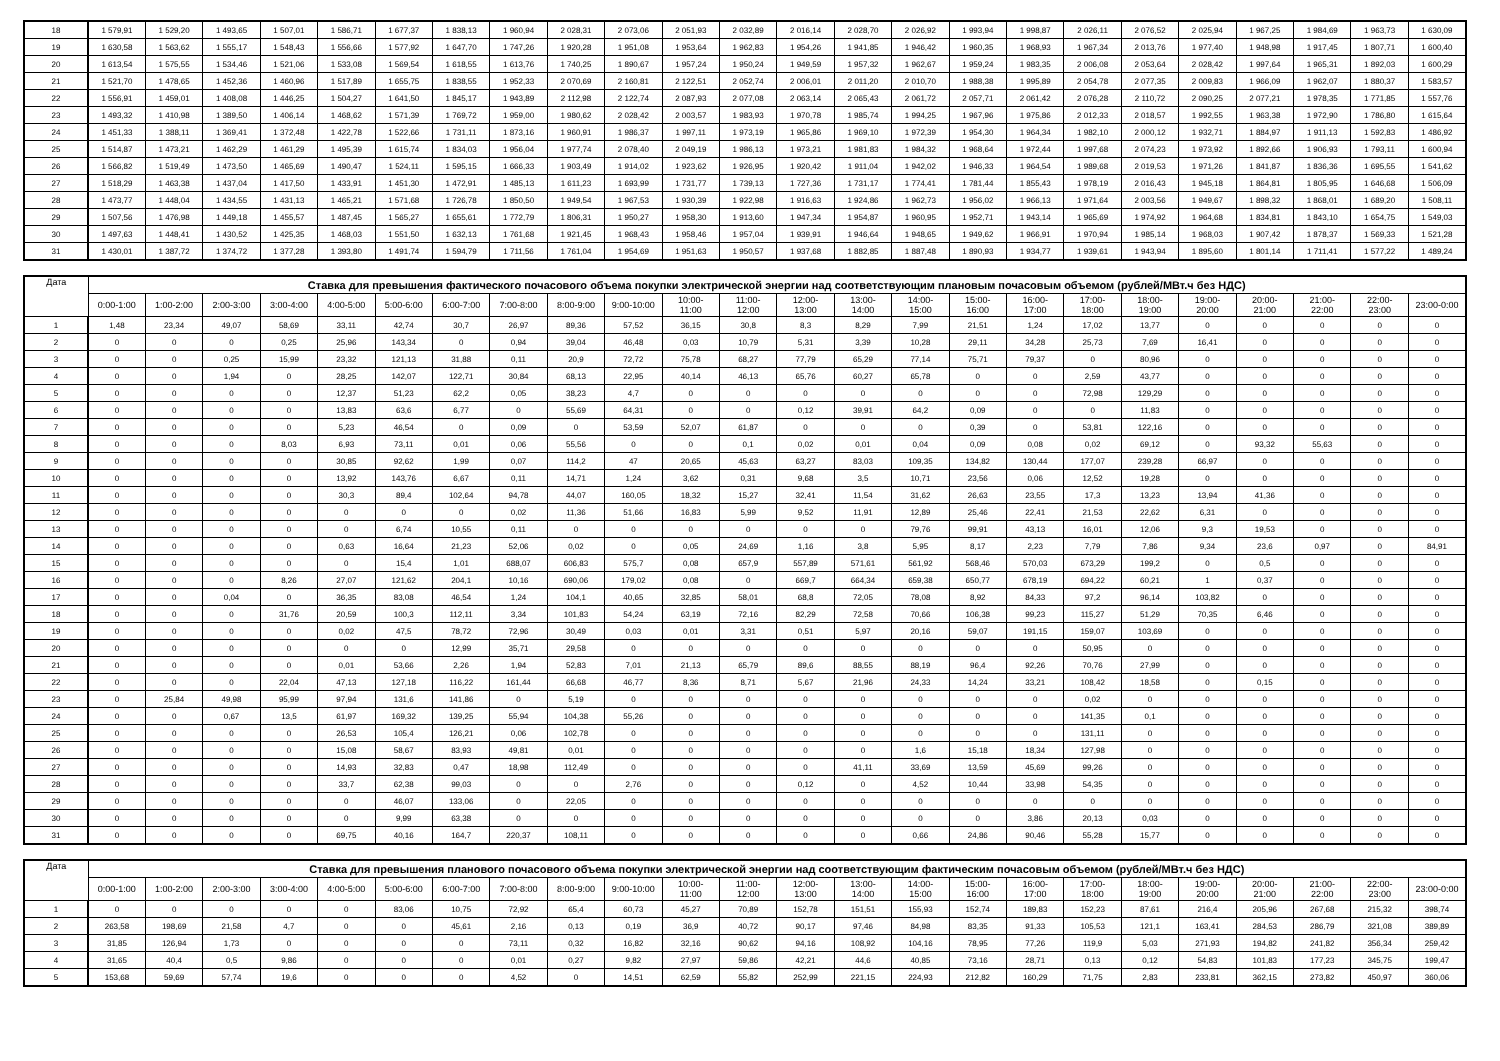| 18 | 1 579,91 | 1 529,20 | 1 493,65 | 1 507,01 | 1 586,71 | 1 677,37 | 1 838,13 | 1 960,94 | 2 028,31 | 2 073,06 | 2 051,93 | 2 032,89 | 2 016,14 | 2 028,70 | 2 026,92 | 1 993,94 | 1 998,87 | 2 026,11 | 2 076,52 | 2 025,94 | 1 967,25 | 1 984,69 | 1 963,73 | 1 630,09 |
| 19 | 1 630,58 | 1 563,62 | 1 555,17 | 1 548,43 | 1 556,66 | 1 577,92 | 1 647,70 | 1 747,26 | 1 920,28 | 1 951,08 | 1 953,64 | 1 962,83 | 1 954,26 | 1 941,85 | 1 946,42 | 1 960,35 | 1 968,93 | 1 967,34 | 2 013,76 | 1 977,40 | 1 948,98 | 1 917,45 | 1 807,71 | 1 600,40 |
| 20 | 1 613,54 | 1 575,55 | 1 534,46 | 1 521,06 | 1 533,08 | 1 569,54 | 1 618,55 | 1 613,76 | 1 740,25 | 1 890,67 | 1 957,24 | 1 950,24 | 1 949,59 | 1 957,32 | 1 962,67 | 1 959,24 | 1 983,35 | 2 006,08 | 2 053,64 | 2 028,42 | 1 997,64 | 1 965,31 | 1 892,03 | 1 600,29 |
| 21 | 1 521,70 | 1 478,65 | 1 452,36 | 1 460,96 | 1 517,89 | 1 655,75 | 1 838,55 | 1 952,33 | 2 070,69 | 2 160,81 | 2 122,51 | 2 052,74 | 2 006,01 | 2 011,20 | 2 010,70 | 1 988,38 | 1 995,89 | 2 054,78 | 2 077,35 | 2 009,83 | 1 966,09 | 1 962,07 | 1 880,37 | 1 583,57 |
| 22 | 1 556,91 | 1 459,01 | 1 408,08 | 1 446,25 | 1 504,27 | 1 641,50 | 1 845,17 | 1 943,89 | 2 112,98 | 2 122,74 | 2 087,93 | 2 077,08 | 2 063,14 | 2 065,43 | 2 061,72 | 2 057,71 | 2 061,42 | 2 076,28 | 2 110,72 | 2 090,25 | 2 077,21 | 1 978,35 | 1 771,85 | 1 557,76 |
| 23 | 1 493,32 | 1 410,98 | 1 389,50 | 1 406,14 | 1 468,62 | 1 571,39 | 1 769,72 | 1 959,00 | 1 980,62 | 2 028,42 | 2 003,57 | 1 983,93 | 1 970,78 | 1 985,74 | 1 994,25 | 1 967,96 | 1 975,86 | 2 012,33 | 2 018,57 | 1 992,55 | 1 963,38 | 1 972,90 | 1 786,80 | 1 615,64 |
| 24 | 1 451,33 | 1 388,11 | 1 369,41 | 1 372,48 | 1 422,78 | 1 522,66 | 1 731,11 | 1 873,16 | 1 960,91 | 1 986,37 | 1 997,11 | 1 973,19 | 1 965,86 | 1 969,10 | 1 972,39 | 1 954,30 | 1 964,34 | 1 982,10 | 2 000,12 | 1 932,71 | 1 884,97 | 1 911,13 | 1 592,83 | 1 486,92 |
| 25 | 1 514,87 | 1 473,21 | 1 462,29 | 1 461,29 | 1 495,39 | 1 615,74 | 1 834,03 | 1 956,04 | 1 977,74 | 2 078,40 | 2 049,19 | 1 986,13 | 1 973,21 | 1 981,83 | 1 984,32 | 1 968,64 | 1 972,44 | 1 997,68 | 2 074,23 | 1 973,92 | 1 892,66 | 1 906,93 | 1 793,11 | 1 600,94 |
| 26 | 1 566,82 | 1 519,49 | 1 473,50 | 1 465,69 | 1 490,47 | 1 524,11 | 1 595,15 | 1 666,33 | 1 903,49 | 1 914,02 | 1 923,62 | 1 926,95 | 1 920,42 | 1 911,04 | 1 942,02 | 1 946,33 | 1 964,54 | 1 989,68 | 2 019,53 | 1 971,26 | 1 841,87 | 1 836,36 | 1 695,55 | 1 541,62 |
| 27 | 1 518,29 | 1 463,38 | 1 437,04 | 1 417,50 | 1 433,91 | 1 451,30 | 1 472,91 | 1 485,13 | 1 611,23 | 1 693,99 | 1 731,77 | 1 739,13 | 1 727,36 | 1 731,17 | 1 774,41 | 1 781,44 | 1 855,43 | 1 978,19 | 2 016,43 | 1 945,18 | 1 864,81 | 1 805,95 | 1 646,68 | 1 506,09 |
| 28 | 1 473,77 | 1 448,04 | 1 434,55 | 1 431,13 | 1 465,21 | 1 571,68 | 1 726,78 | 1 850,50 | 1 949,54 | 1 967,53 | 1 930,39 | 1 922,98 | 1 916,63 | 1 924,86 | 1 962,73 | 1 956,02 | 1 966,13 | 1 971,64 | 2 003,56 | 1 949,67 | 1 898,32 | 1 868,01 | 1 689,20 | 1 508,11 |
| 29 | 1 507,56 | 1 476,98 | 1 449,18 | 1 455,57 | 1 487,45 | 1 565,27 | 1 655,61 | 1 772,79 | 1 806,31 | 1 950,27 | 1 958,30 | 1 913,60 | 1 947,34 | 1 954,87 | 1 960,95 | 1 952,71 | 1 943,14 | 1 965,69 | 1 974,92 | 1 964,68 | 1 834,81 | 1 843,10 | 1 654,75 | 1 549,03 |
| 30 | 1 497,63 | 1 448,41 | 1 430,52 | 1 425,35 | 1 468,03 | 1 551,50 | 1 632,13 | 1 761,68 | 1 921,45 | 1 968,43 | 1 958,46 | 1 957,04 | 1 939,91 | 1 946,64 | 1 948,65 | 1 949,62 | 1 966,91 | 1 970,94 | 1 985,14 | 1 968,03 | 1 907,42 | 1 878,37 | 1 569,33 | 1 521,28 |
| 31 | 1 430,01 | 1 387,72 | 1 374,72 | 1 377,28 | 1 393,80 | 1 491,74 | 1 594,79 | 1 711,56 | 1 761,04 | 1 954,69 | 1 951,63 | 1 950,57 | 1 937,68 | 1 882,85 | 1 887,48 | 1 890,93 | 1 934,77 | 1 939,61 | 1 943,94 | 1 895,60 | 1 801,14 | 1 711,41 | 1 577,22 | 1 489,24 |
| Дата | Ставка для превышения фактического почасового объема покупки электрической энергии над соответствующим плановым почасовым объемом (рублей/МВт.ч без НДС) | | | | | | | | | | | | | | | | | | | | | | | |
| --- | --- | --- | --- | --- | --- | --- | --- | --- | --- | --- | --- | --- | --- | --- | --- | --- | --- | --- | --- | --- | --- | --- | --- | --- |
| | 0:00-1:00 | 1:00-2:00 | 2:00-3:00 | 3:00-4:00 | 4:00-5:00 | 5:00-6:00 | 6:00-7:00 | 7:00-8:00 | 8:00-9:00 | 9:00-10:00 | 10:00- 11:00 | 11:00- 12:00 | 12:00- 13:00 | 13:00- 14:00 | 14:00- 15:00 | 15:00- 16:00 | 16:00- 17:00 | 17:00- 18:00 | 18:00- 19:00 | 19:00- 20:00 | 20:00- 21:00 | 21:00- 22:00 | 22:00- 23:00 | 23:00-0:00 |
| 1 | 1,48 | 23,34 | 49,07 | 58,69 | 33,11 | 42,74 | 30,7 | 26,97 | 89,36 | 57,52 | 36,15 | 30,8 | 8,3 | 8,29 | 7,99 | 21,51 | 1,24 | 17,02 | 13,77 | 0 | 0 | 0 | 0 | 0 |
| 2 | 0 | 0 | 0 | 0,25 | 25,96 | 143,34 | 0 | 0,94 | 39,04 | 46,48 | 0,03 | 10,79 | 5,31 | 3,39 | 10,28 | 29,11 | 34,28 | 25,73 | 7,69 | 16,41 | 0 | 0 | 0 | 0 |
| 3 | 0 | 0 | 0,25 | 15,99 | 23,32 | 121,13 | 31,88 | 0,11 | 20,9 | 72,72 | 75,78 | 68,27 | 77,79 | 65,29 | 77,14 | 75,71 | 79,37 | 0 | 80,96 | 0 | 0 | 0 | 0 | 0 |
| 4 | 0 | 0 | 1,94 | 0 | 28,25 | 142,07 | 122,71 | 30,84 | 68,13 | 22,95 | 40,14 | 46,13 | 65,76 | 60,27 | 65,78 | 0 | 0 | 2,59 | 43,77 | 0 | 0 | 0 | 0 | 0 |
| 5 | 0 | 0 | 0 | 0 | 12,37 | 51,23 | 62,2 | 0,05 | 38,23 | 4,7 | 0 | 0 | 0 | 0 | 0 | 0 | 0 | 72,98 | 129,29 | 0 | 0 | 0 | 0 | 0 |
| 6 | 0 | 0 | 0 | 0 | 13,83 | 63,6 | 6,77 | 0 | 55,69 | 64,31 | 0 | 0 | 0,12 | 39,91 | 64,2 | 0,09 | 0 | 0 | 11,83 | 0 | 0 | 0 | 0 | 0 |
| 7 | 0 | 0 | 0 | 0 | 5,23 | 46,54 | 0 | 0,09 | 0 | 53,59 | 52,07 | 61,87 | 0 | 0 | 0 | 0,39 | 0 | 53,81 | 122,16 | 0 | 0 | 0 | 0 | 0 |
| 8 | 0 | 0 | 0 | 8,03 | 6,93 | 73,11 | 0,01 | 0,06 | 55,56 | 0 | 0 | 0,1 | 0,02 | 0,01 | 0,04 | 0,09 | 0,08 | 0,02 | 69,12 | 0 | 93,32 | 55,63 | 0 | 0 |
| 9 | 0 | 0 | 0 | 0 | 30,85 | 92,62 | 1,99 | 0,07 | 114,2 | 47 | 20,65 | 45,63 | 63,27 | 83,03 | 109,35 | 134,82 | 130,44 | 177,07 | 239,28 | 66,97 | 0 | 0 | 0 | 0 |
| 10 | 0 | 0 | 0 | 0 | 13,92 | 143,76 | 6,67 | 0,11 | 14,71 | 1,24 | 3,62 | 0,31 | 9,68 | 3,5 | 10,71 | 23,56 | 0,06 | 12,52 | 19,28 | 0 | 0 | 0 | 0 | 0 |
| 11 | 0 | 0 | 0 | 0 | 30,3 | 89,4 | 102,64 | 94,78 | 44,07 | 160,05 | 18,32 | 15,27 | 32,41 | 11,54 | 31,62 | 26,63 | 23,55 | 17,3 | 13,23 | 13,94 | 41,36 | 0 | 0 | 0 |
| 12 | 0 | 0 | 0 | 0 | 0 | 0 | 0 | 0,02 | 11,36 | 51,66 | 16,83 | 5,99 | 9,52 | 11,91 | 12,89 | 25,46 | 22,41 | 21,53 | 22,62 | 6,31 | 0 | 0 | 0 | 0 |
| 13 | 0 | 0 | 0 | 0 | 0 | 6,74 | 10,55 | 0,11 | 0 | 0 | 0 | 0 | 0 | 0 | 79,76 | 99,91 | 43,13 | 16,01 | 12,06 | 9,3 | 19,53 | 0 | 0 | 0 |
| 14 | 0 | 0 | 0 | 0 | 0,63 | 16,64 | 21,23 | 52,06 | 0,02 | 0 | 0,05 | 24,69 | 1,16 | 3,8 | 5,95 | 8,17 | 2,23 | 7,79 | 7,86 | 9,34 | 23,6 | 0,97 | 0 | 84,91 |
| 15 | 0 | 0 | 0 | 0 | 0 | 15,4 | 1,01 | 688,07 | 606,83 | 575,7 | 0,08 | 657,9 | 557,89 | 571,61 | 561,92 | 568,46 | 570,03 | 673,29 | 199,2 | 0 | 0,5 | 0 | 0 | 0 |
| 16 | 0 | 0 | 0 | 8,26 | 27,07 | 121,62 | 204,1 | 10,16 | 690,06 | 179,02 | 0,08 | 0 | 669,7 | 664,34 | 659,38 | 650,77 | 678,19 | 694,22 | 60,21 | 1 | 0,37 | 0 | 0 | 0 |
| 17 | 0 | 0 | 0,04 | 0 | 36,35 | 83,08 | 46,54 | 1,24 | 104,1 | 40,65 | 32,85 | 58,01 | 68,8 | 72,05 | 78,08 | 8,92 | 84,33 | 97,2 | 96,14 | 103,82 | 0 | 0 | 0 | 0 |
| 18 | 0 | 0 | 0 | 31,76 | 20,59 | 100,3 | 112,11 | 3,34 | 101,83 | 54,24 | 63,19 | 72,16 | 82,29 | 72,58 | 70,66 | 106,38 | 99,23 | 115,27 | 51,29 | 70,35 | 6,46 | 0 | 0 | 0 |
| 19 | 0 | 0 | 0 | 0 | 0,02 | 47,5 | 78,72 | 72,96 | 30,49 | 0,03 | 0,01 | 3,31 | 0,51 | 5,97 | 20,16 | 59,07 | 191,15 | 159,07 | 103,69 | 0 | 0 | 0 | 0 | 0 |
| 20 | 0 | 0 | 0 | 0 | 0 | 0 | 12,99 | 35,71 | 29,58 | 0 | 0 | 0 | 0 | 0 | 0 | 0 | 0 | 50,95 | 0 | 0 | 0 | 0 | 0 | 0 |
| 21 | 0 | 0 | 0 | 0 | 0,01 | 53,66 | 2,26 | 1,94 | 52,83 | 7,01 | 21,13 | 65,79 | 89,6 | 88,55 | 88,19 | 96,4 | 92,26 | 70,76 | 27,99 | 0 | 0 | 0 | 0 | 0 |
| 22 | 0 | 0 | 0 | 22,04 | 47,13 | 127,18 | 116,22 | 161,44 | 66,68 | 46,77 | 8,36 | 8,71 | 5,67 | 21,96 | 24,33 | 14,24 | 33,21 | 108,42 | 18,58 | 0 | 0,15 | 0 | 0 | 0 |
| 23 | 0 | 25,84 | 49,98 | 95,99 | 97,94 | 131,6 | 141,86 | 0 | 5,19 | 0 | 0 | 0 | 0 | 0 | 0 | 0 | 0 | 0,02 | 0 | 0 | 0 | 0 | 0 | 0 |
| 24 | 0 | 0 | 0,67 | 13,5 | 61,97 | 169,32 | 139,25 | 55,94 | 104,38 | 55,26 | 0 | 0 | 0 | 0 | 0 | 0 | 0 | 141,35 | 0,1 | 0 | 0 | 0 | 0 | 0 |
| 25 | 0 | 0 | 0 | 0 | 26,53 | 105,4 | 126,21 | 0,06 | 102,78 | 0 | 0 | 0 | 0 | 0 | 0 | 0 | 0 | 131,11 | 0 | 0 | 0 | 0 | 0 | 0 |
| 26 | 0 | 0 | 0 | 0 | 15,08 | 58,67 | 83,93 | 49,81 | 0,01 | 0 | 0 | 0 | 0 | 0 | 1,6 | 15,18 | 18,34 | 127,98 | 0 | 0 | 0 | 0 | 0 | 0 |
| 27 | 0 | 0 | 0 | 0 | 14,93 | 32,83 | 0,47 | 18,98 | 112,49 | 0 | 0 | 0 | 0 | 41,11 | 33,69 | 13,59 | 45,69 | 99,26 | 0 | 0 | 0 | 0 | 0 | 0 |
| 28 | 0 | 0 | 0 | 0 | 33,7 | 62,38 | 99,03 | 0 | 0 | 2,76 | 0 | 0 | 0,12 | 0 | 4,52 | 10,44 | 33,98 | 54,35 | 0 | 0 | 0 | 0 | 0 | 0 |
| 29 | 0 | 0 | 0 | 0 | 0 | 46,07 | 133,06 | 0 | 22,05 | 0 | 0 | 0 | 0 | 0 | 0 | 0 | 0 | 0 | 0 | 0 | 0 | 0 | 0 | 0 |
| 30 | 0 | 0 | 0 | 0 | 0 | 9,99 | 63,38 | 0 | 0 | 0 | 0 | 0 | 0 | 0 | 0 | 0 | 3,86 | 20,13 | 0,03 | 0 | 0 | 0 | 0 | 0 |
| 31 | 0 | 0 | 0 | 0 | 69,75 | 40,16 | 164,7 | 220,37 | 108,11 | 0 | 0 | 0 | 0 | 0 | 0,66 | 24,86 | 90,46 | 55,28 | 15,77 | 0 | 0 | 0 | 0 | 0 |
| Дата | Ставка для превышения планового почасового объема покупки электрической энергии над соответствующим фактическим почасовым объемом (рублей/МВт.ч без НДС) | | | | | | | | | | | | | | | | | | | | | | | |
| --- | --- | --- | --- | --- | --- | --- | --- | --- | --- | --- | --- | --- | --- | --- | --- | --- | --- | --- | --- | --- | --- | --- | --- | --- |
| | 0:00-1:00 | 1:00-2:00 | 2:00-3:00 | 3:00-4:00 | 4:00-5:00 | 5:00-6:00 | 6:00-7:00 | 7:00-8:00 | 8:00-9:00 | 9:00-10:00 | 10:00- 11:00 | 11:00- 12:00 | 12:00- 13:00 | 13:00- 14:00 | 14:00- 15:00 | 15:00- 16:00 | 16:00- 17:00 | 17:00- 18:00 | 18:00- 19:00 | 19:00- 20:00 | 20:00- 21:00 | 21:00- 22:00 | 22:00- 23:00 | 23:00-0:00 |
| 1 | 0 | 0 | 0 | 0 | 0 | 83,06 | 10,75 | 72,92 | 65,4 | 60,73 | 45,27 | 70,89 | 152,78 | 151,51 | 155,93 | 152,74 | 189,83 | 152,23 | 87,61 | 216,4 | 205,96 | 267,68 | 215,32 | 398,74 |
| 2 | 263,58 | 198,69 | 21,58 | 4,7 | 0 | 0 | 45,61 | 2,16 | 0,13 | 0,19 | 36,9 | 40,72 | 90,17 | 97,46 | 84,98 | 83,35 | 91,33 | 105,53 | 121,1 | 163,41 | 284,53 | 286,79 | 321,08 | 389,89 |
| 3 | 31,85 | 126,94 | 1,73 | 0 | 0 | 0 | 0 | 73,11 | 0,32 | 16,82 | 32,16 | 90,62 | 94,16 | 108,92 | 104,16 | 78,95 | 77,26 | 119,9 | 5,03 | 271,93 | 194,82 | 241,82 | 356,34 | 259,42 |
| 4 | 31,65 | 40,4 | 0,5 | 9,86 | 0 | 0 | 0 | 0,01 | 0,27 | 9,82 | 27,97 | 59,86 | 42,21 | 44,6 | 40,85 | 73,16 | 28,71 | 0,13 | 0,12 | 54,83 | 101,83 | 177,23 | 345,75 | 199,47 |
| 5 | 153,68 | 59,69 | 57,74 | 19,6 | 0 | 0 | 0 | 4,52 | 0 | 14,51 | 62,59 | 55,82 | 252,99 | 221,15 | 224,93 | 212,82 | 160,29 | 71,75 | 2,83 | 233,81 | 362,15 | 273,82 | 450,97 | 360,06 |